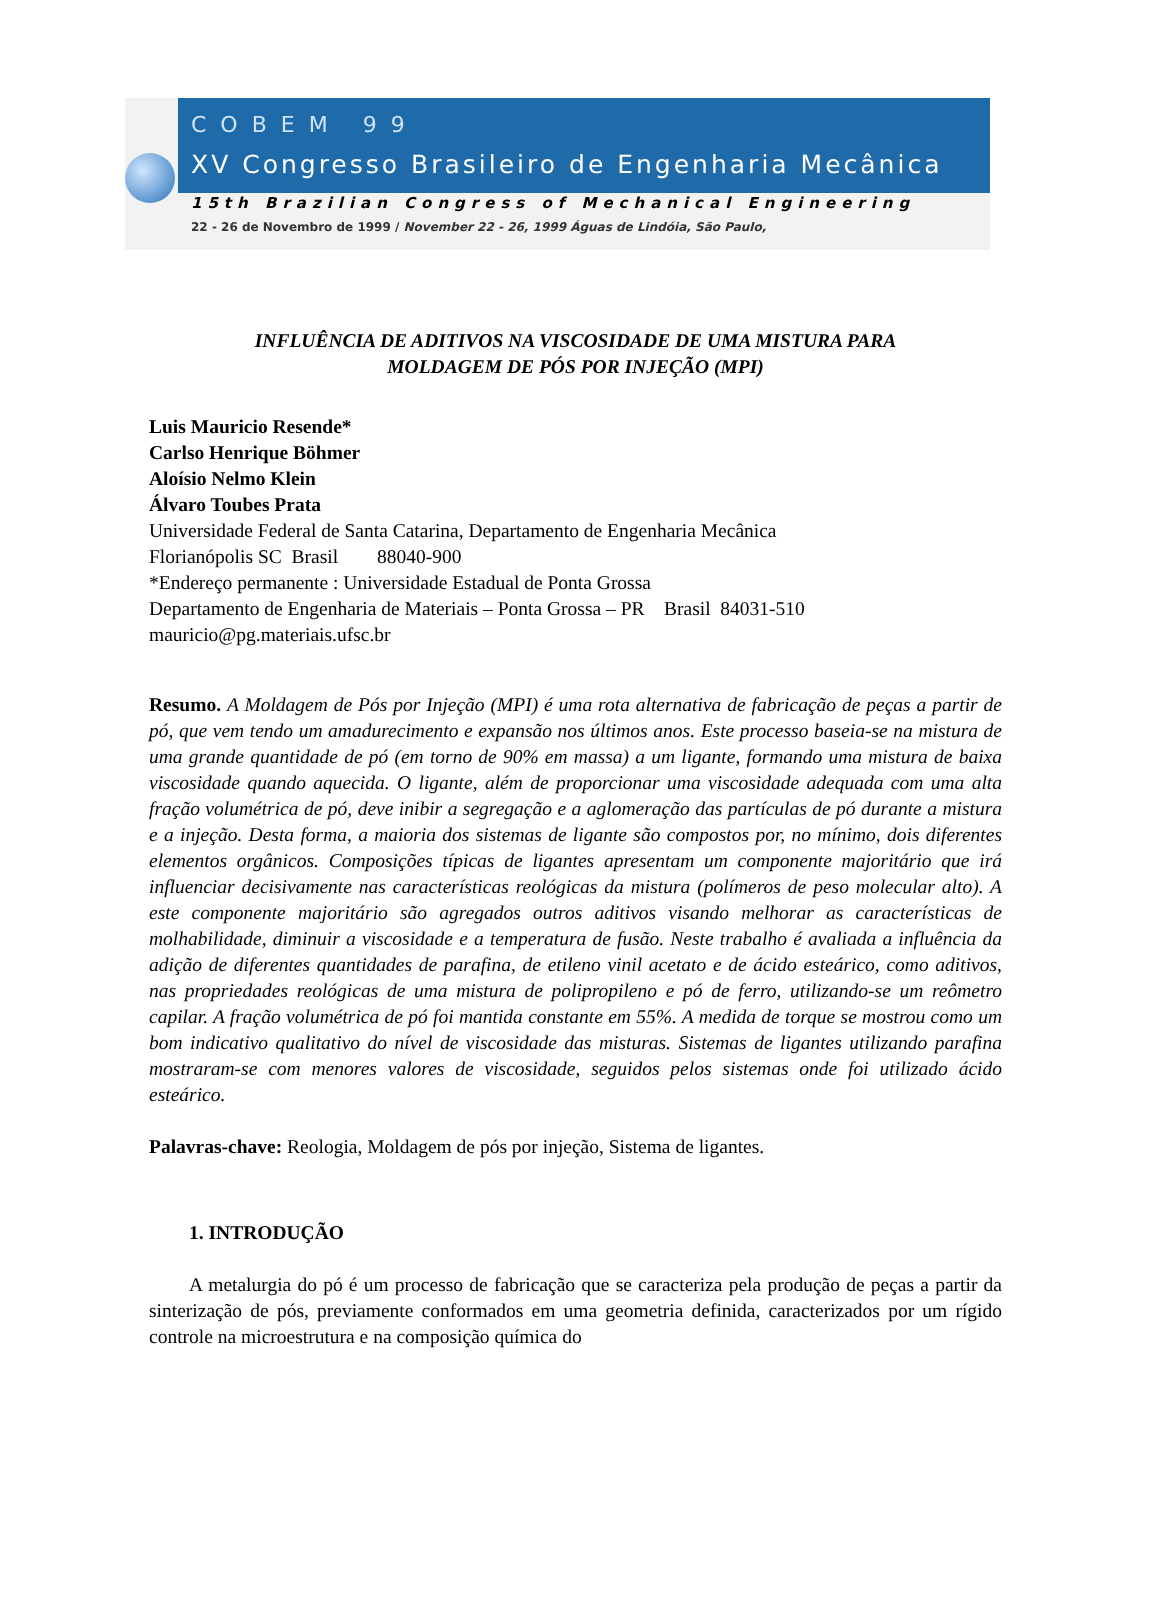COBEM 99
XV Congresso Brasileiro de Engenharia Mecânica
15th Brazilian Congress of Mechanical Engineering
22 - 26 de Novembro de 1999 / November 22 - 26, 1999 Águas de Lindóia, São Paulo,
INFLUÊNCIA DE ADITIVOS NA VISCOSIDADE DE UMA MISTURA PARA
MOLDAGEM DE PÓS POR INJEÇÃO (MPI)
Luis Mauricio Resende*
Carlso Henrique Böhmer
Aloísio Nelmo Klein
Álvaro Toubes Prata
Universidade Federal de Santa Catarina, Departamento de Engenharia Mecânica
Florianópolis SC Brasil 88040-900
*Endereço permanente : Universidade Estadual de Ponta Grossa
Departamento de Engenharia de Materiais – Ponta Grossa – PR Brasil 84031-510
mauricio@pg.materiais.ufsc.br
Resumo. A Moldagem de Pós por Injeção (MPI) é uma rota alternativa de fabricação de peças a partir de pó, que vem tendo um amadurecimento e expansão nos últimos anos. Este processo baseia-se na mistura de uma grande quantidade de pó (em torno de 90% em massa) a um ligante, formando uma mistura de baixa viscosidade quando aquecida. O ligante, além de proporcionar uma viscosidade adequada com uma alta fração volumétrica de pó, deve inibir a segregação e a aglomeração das partículas de pó durante a mistura e a injeção. Desta forma, a maioria dos sistemas de ligante são compostos por, no mínimo, dois diferentes elementos orgânicos. Composições típicas de ligantes apresentam um componente majoritário que irá influenciar decisivamente nas características reológicas da mistura (polímeros de peso molecular alto). A este componente majoritário são agregados outros aditivos visando melhorar as características de molhabilidade, diminuir a viscosidade e a temperatura de fusão. Neste trabalho é avaliada a influência da adição de diferentes quantidades de parafina, de etileno vinil acetato e de ácido esteárico, como aditivos, nas propriedades reológicas de uma mistura de polipropileno e pó de ferro, utilizando-se um reômetro capilar. A fração volumétrica de pó foi mantida constante em 55%. A medida de torque se mostrou como um bom indicativo qualitativo do nível de viscosidade das misturas. Sistemas de ligantes utilizando parafina mostraram-se com menores valores de viscosidade, seguidos pelos sistemas onde foi utilizado ácido esteárico.
Palavras-chave: Reologia, Moldagem de pós por injeção, Sistema de ligantes.
1. INTRODUÇÃO
A metalurgia do pó é um processo de fabricação que se caracteriza pela produção de peças a partir da sinterização de pós, previamente conformados em uma geometria definida, caracterizados por um rígido controle na microestrutura e na composição química do